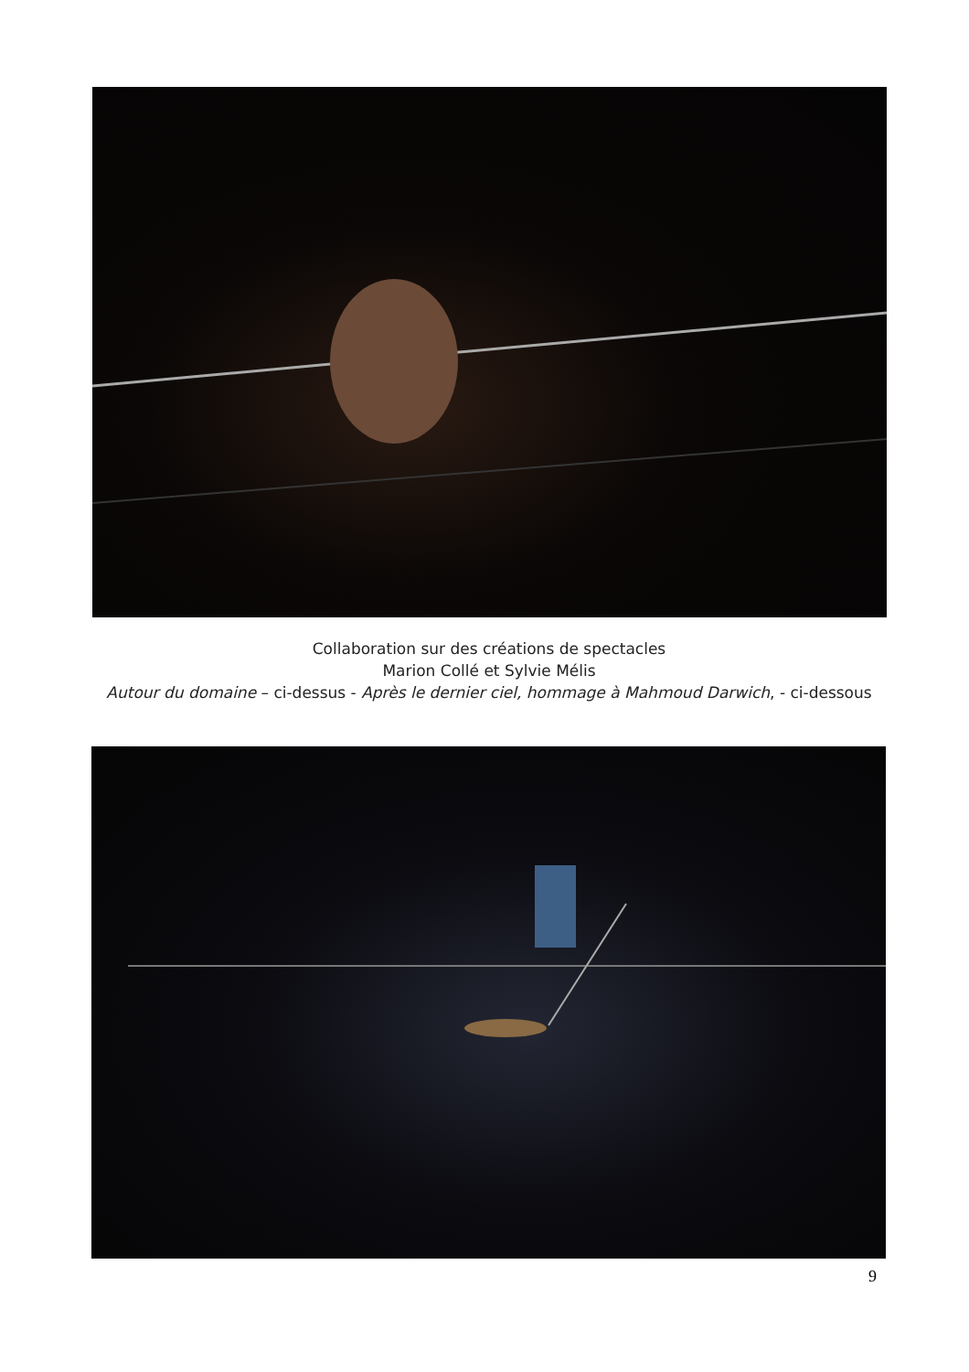Collaboration sur des créations de spectacles
Marion Collé et Sylvie Mélis
Autour du domaine – ci-dessus - Après le dernier ciel, hommage à Mahmoud Darwich, - ci-dessous
9